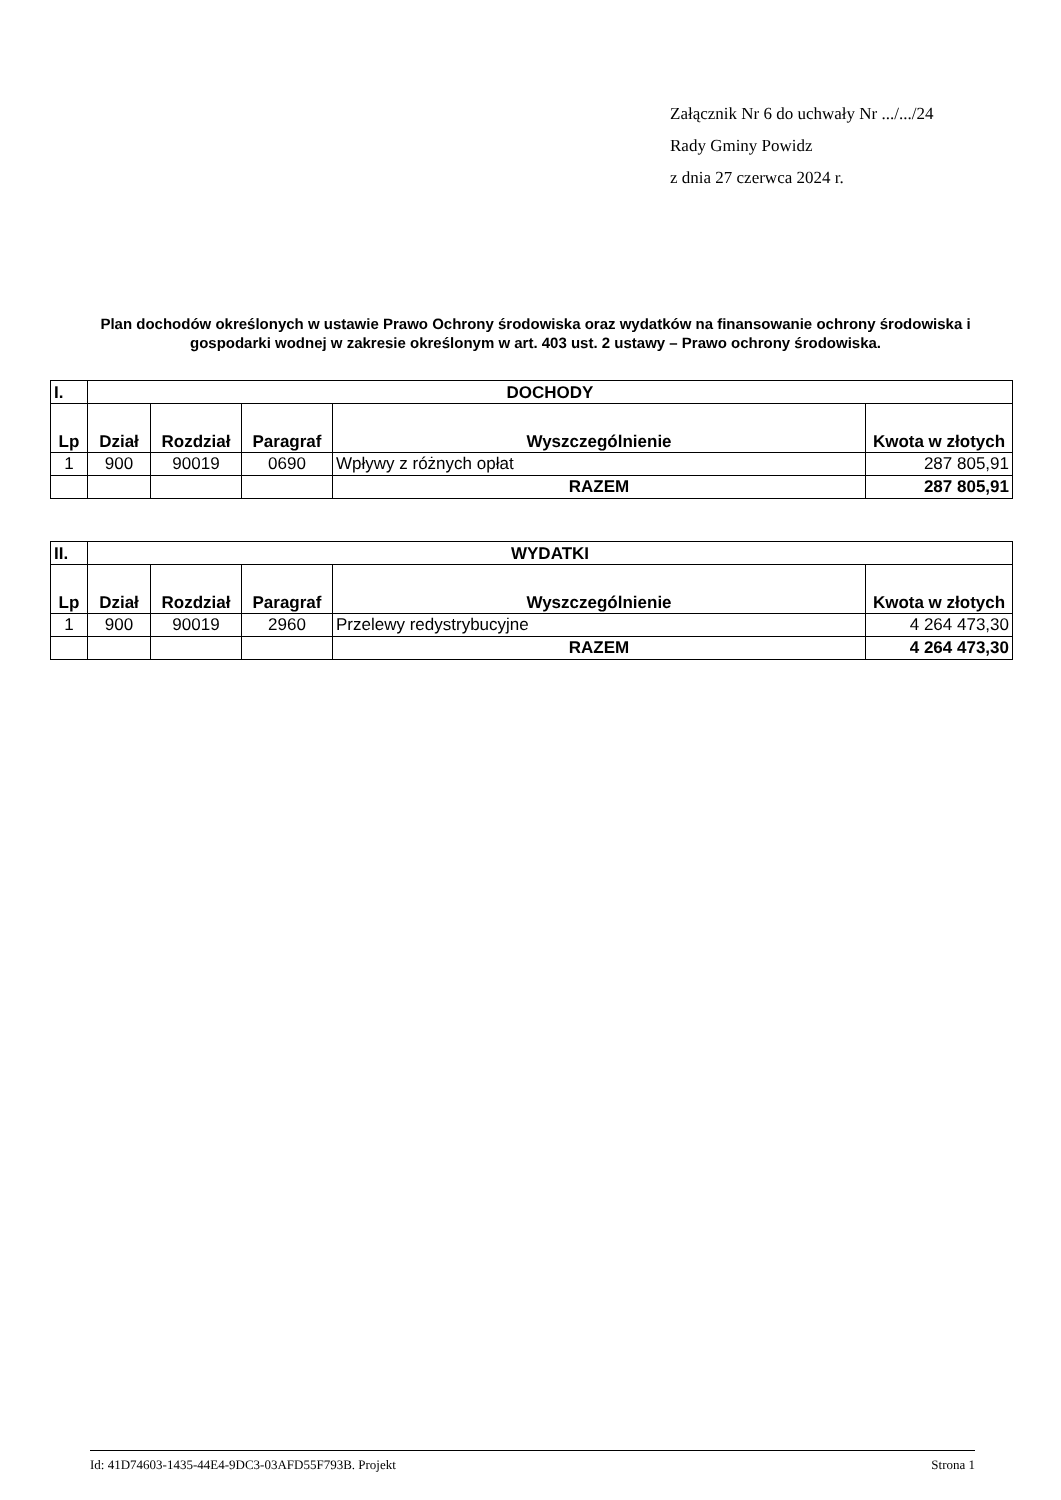Załącznik Nr 6 do uchwały Nr .../.../24
Rady Gminy Powidz
z dnia 27 czerwca 2024 r.
Plan dochodów określonych w ustawie Prawo Ochrony środowiska oraz wydatków na finansowanie ochrony środowiska i gospodarki wodnej w zakresie określonym w art. 403 ust. 2 ustawy – Prawo ochrony środowiska.
| I. | DOCHODY | | | | |
| --- | --- | --- | --- | --- | --- |
| Lp | Dział | Rozdział | Paragraf | Wyszczególnienie | Kwota w złotych |
| 1 | 900 | 90019 | 0690 | Wpływy z różnych opłat | 287 805,91 |
| | | | | RAZEM | 287 805,91 |
| II. | WYDATKI | | | | |
| --- | --- | --- | --- | --- | --- |
| Lp | Dział | Rozdział | Paragraf | Wyszczególnienie | Kwota w złotych |
| 1 | 900 | 90019 | 2960 | Przelewy redystrybucyjne | 4 264 473,30 |
| | | | | RAZEM | 4 264 473,30 |
Id: 41D74603-1435-44E4-9DC3-03AFD55F793B. Projekt Strona 1